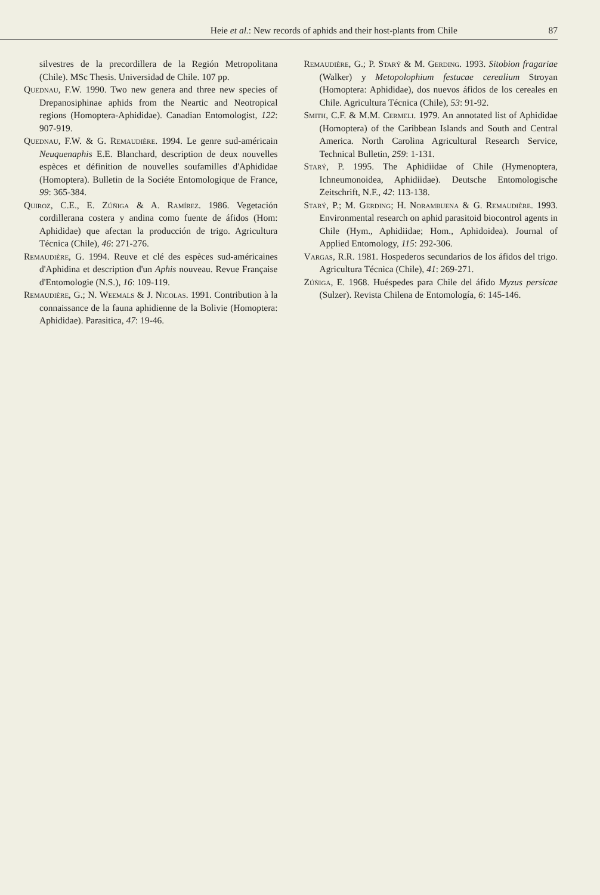Heie et al.: New records of aphids and their host-plants from Chile 87
silvestres de la precordillera de la Región Metropolitana (Chile). MSc Thesis. Universidad de Chile. 107 pp.
Quednau, F.W. 1990. Two new genera and three new species of Drepanosiphinae aphids from the Neartic and Neotropical regions (Homoptera-Aphididae). Canadian Entomologist, 122: 907-919.
Quednau, F.W. & G. Remaudière. 1994. Le genre sud-américain Neuquenaphis E.E. Blanchard, description de deux nouvelles espèces et définition de nouvelles soufamilles d'Aphididae (Homoptera). Bulletin de la Sociéte Entomologique de France, 99: 365-384.
Quiroz, C.E., E. Zúñiga & A. Ramírez. 1986. Vegetación cordillerana costera y andina como fuente de áfidos (Hom: Aphididae) que afectan la producción de trigo. Agricultura Técnica (Chile), 46: 271-276.
Remaudière, G. 1994. Reuve et clé des espèces sud-américaines d'Aphidina et description d'un Aphis nouveau. Revue Française d'Entomologie (N.S.), 16: 109-119.
Remaudière, G.; N. Weemals & J. Nicolas. 1991. Contribution à la connaissance de la fauna aphidienne de la Bolivie (Homoptera: Aphididae). Parasitica, 47: 19-46.
Remaudière, G.; P. Starý & M. Gerding. 1993. Sitobion fragariae (Walker) y Metopolophium festucae cerealium Stroyan (Homoptera: Aphididae), dos nuevos áfidos de los cereales en Chile. Agricultura Técnica (Chile), 53: 91-92.
Smith, C.F. & M.M. Cermeli. 1979. An annotated list of Aphididae (Homoptera) of the Caribbean Islands and South and Central America. North Carolina Agricultural Research Service, Technical Bulletin, 259: 1-131.
Starý, P. 1995. The Aphidiidae of Chile (Hymenoptera, Ichneumonoidea, Aphidiidae). Deutsche Entomologische Zeitschrift, N.F., 42: 113-138.
Starý, P.; M. Gerding; H. Norambuena & G. Remaudière. 1993. Environmental research on aphid parasitoid biocontrol agents in Chile (Hym., Aphidiidae; Hom., Aphidoidea). Journal of Applied Entomology, 115: 292-306.
Vargas, R.R. 1981. Hospederos secundarios de los áfidos del trigo. Agricultura Técnica (Chile), 41: 269-271.
Zúñiga, E. 1968. Huéspedes para Chile del áfido Myzus persicae (Sulzer). Revista Chilena de Entomología, 6: 145-146.